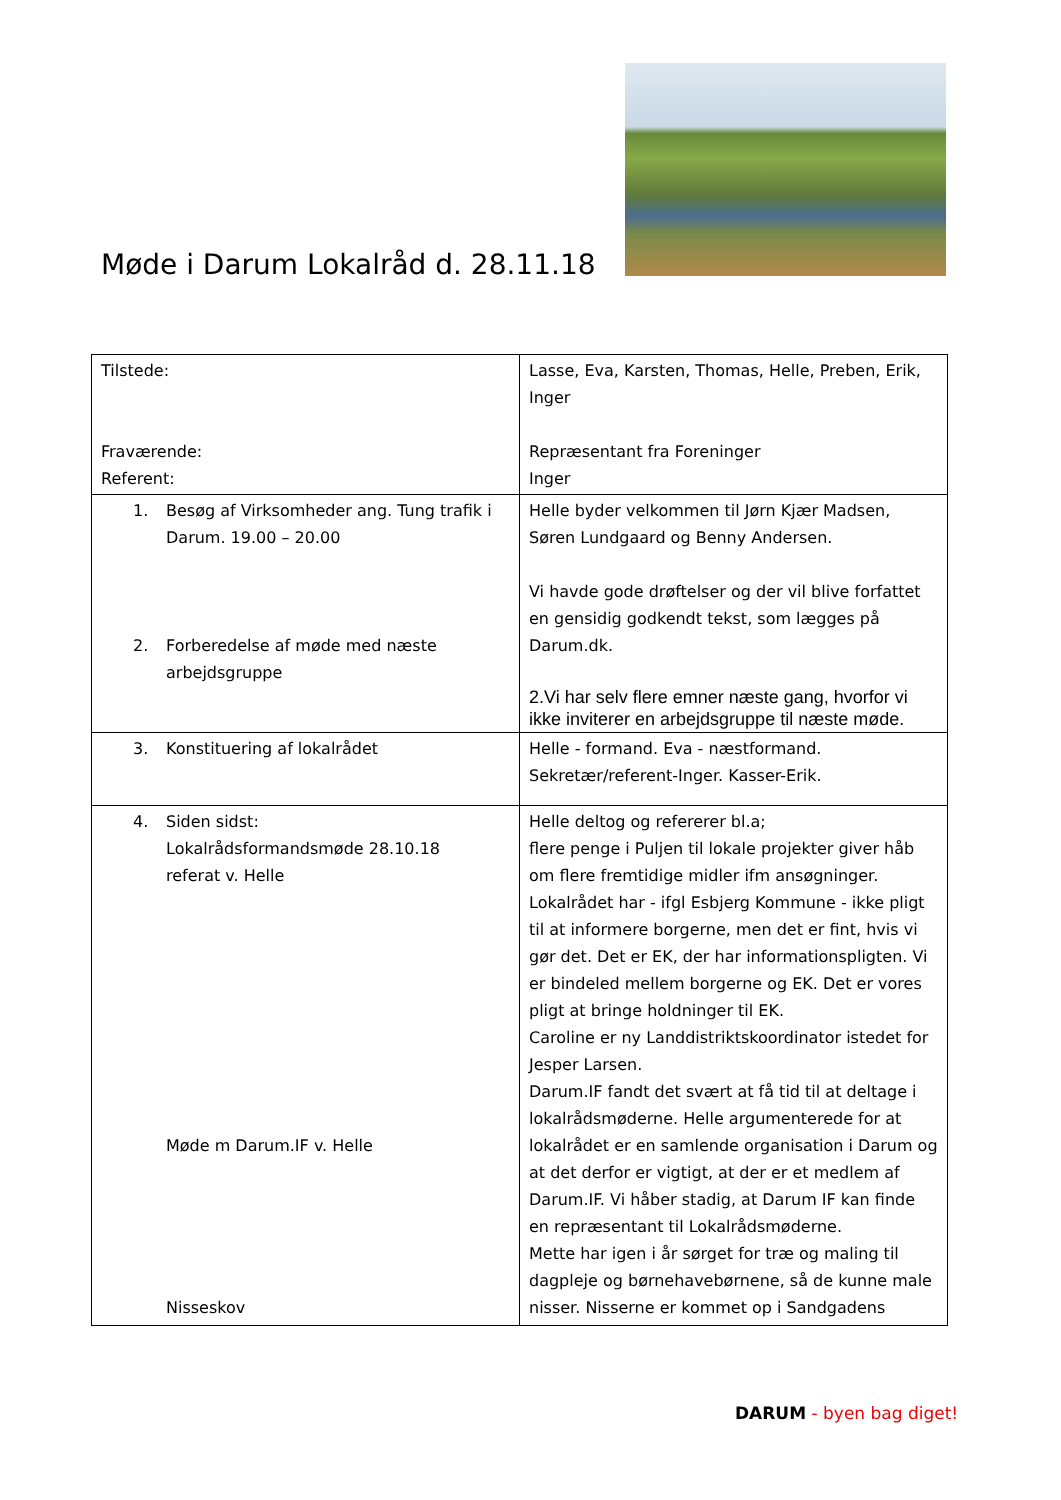Møde i Darum Lokalråd d. 28.11.18
| Tilstede: Fraværende: Referent: | Lasse, Eva, Karsten, Thomas, Helle, Preben, Erik, Inger Repræsentant fra Foreninger Inger |
| 1. Besøg af Virksomheder ang. Tung trafik i Darum. 19.00 – 20.00 2. Forberedelse af møde med næste arbejdsgruppe | Helle byder velkommen til Jørn Kjær Madsen, Søren Lundgaard og Benny Andersen. Vi havde gode drøftelser og der vil blive forfattet en gensidig godkendt tekst, som lægges på Darum.dk. 2.Vi har selv flere emner næste gang, hvorfor vi ikke inviterer en arbejdsgruppe til næste møde. |
| 3. Konstituering af lokalrådet | Helle - formand. Eva - næstformand. Sekretær/referent-Inger. Kasser-Erik. |
| 4. Siden sidst: Lokalrådsformandsmøde 28.10.18 referat v. Helle Møde m Darum.IF v. Helle Nisseskov | Helle deltog og refererer bl.a; flere penge i Puljen til lokale projekter giver håb om flere fremtidige midler ifm ansøgninger. Lokalrådet har - ifgl Esbjerg Kommune - ikke pligt til at informere borgerne, men det er fint, hvis vi gør det. Det er EK, der har informationspligten. Vi er bindeled mellem borgerne og EK. Det er vores pligt at bringe holdninger til EK. Caroline er ny Landdistriktskoordinator istedet for Jesper Larsen. Darum.IF fandt det svært at få tid til at deltage i lokalrådsmøderne. Helle argumenterede for at lokalrådet er en samlende organisation i Darum og at det derfor er vigtigt, at der er et medlem af Darum.IF. Vi håber stadig, at Darum IF kan finde en repræsentant til Lokalrådsmøderne. Mette har igen i år sørget for træ og maling til dagpleje og børnehavebørnene, så de kunne male nisser. Nisserne er kommet op i Sandgadens |
DARUM - byen bag diget!